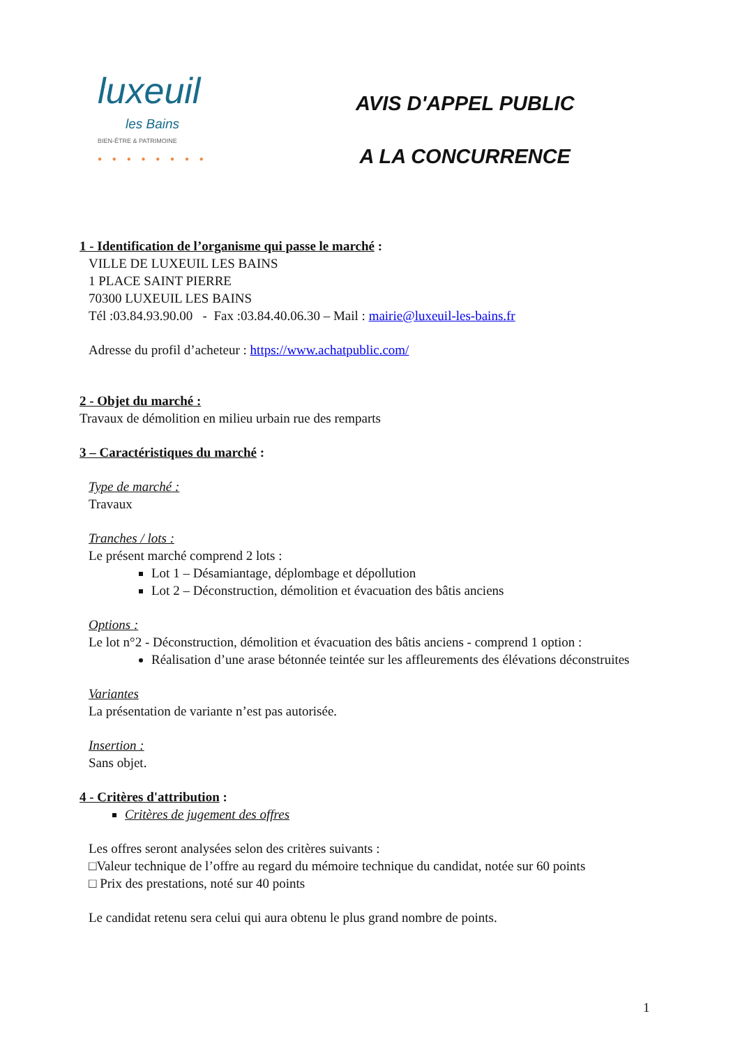luxeuil
les Bains
BIEN-ÊTRE & PATRIMOINE
● ● ● ● ● ● ● ●
AVIS D'APPEL PUBLIC
A LA CONCURRENCE
1 - Identification de l’organisme qui passe le marché :
VILLE DE LUXEUIL LES BAINS
1 PLACE SAINT PIERRE
70300 LUXEUIL LES BAINS
Tél :03.84.93.90.00 - Fax :03.84.40.06.30 – Mail : mairie@luxeuil-les-bains.fr
Adresse du profil d’acheteur : https://www.achatpublic.com/
2 - Objet du marché :
Travaux de démolition en milieu urbain rue des remparts
3 – Caractéristiques du marché :
Type de marché :
Travaux
Tranches / lots :
Le présent marché comprend 2 lots :
Lot 1 – Désamiantage, déplombage et dépollution
Lot 2 – Déconstruction, démolition et évacuation des bâtis anciens
Options :
Le lot n°2 - Déconstruction, démolition et évacuation des bâtis anciens - comprend 1 option :
Réalisation d’une arase bétonnée teintée sur les affleurements des élévations déconstruites
Variantes
La présentation de variante n’est pas autorisée.
Insertion :
Sans objet.
4 - Critères d'attribution :
Critères de jugement des offres
Les offres seront analysées selon des critères suivants :
□Valeur technique de l’offre au regard du mémoire technique du candidat, notée sur 60 points
□ Prix des prestations, noté sur 40 points
Le candidat retenu sera celui qui aura obtenu le plus grand nombre de points.
1